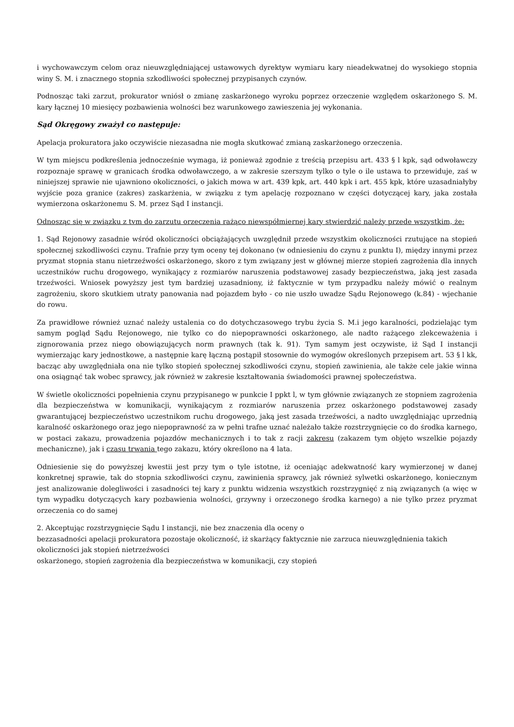i wychowawczym celom oraz nieuwzględniającej ustawowych dyrektyw wymiaru kary nieadekwatnej do wysokiego stopnia winy S. M. i znacznego stopnia szkodliwości społecznej przypisanych czynów.
Podnosząc taki zarzut, prokurator wniósł o zmianę zaskarżonego wyroku poprzez orzeczenie względem oskarżonego S. M. kary łącznej 10 miesięcy pozbawienia wolności bez warunkowego zawieszenia jej wykonania.
Sąd Okręgowy zważył co następuje:
Apelacja prokuratora jako oczywiście niezasadna nie mogła skutkować zmianą zaskarżonego orzeczenia.
W tym miejscu podkreślenia jednocześnie wymaga, iż ponieważ zgodnie z treścią przepisu art. 433 § l kpk, sąd odwoławczy rozpoznaje sprawę w granicach środka odwoławczego, a w zakresie szerszym tylko o tyle o ile ustawa to przewiduje, zaś w niniejszej sprawie nie ujawniono okoliczności, o jakich mowa w art. 439 kpk, art. 440 kpk i art. 455 kpk, które uzasadniałyby wyjście poza granice (zakres) zaskarżenia, w związku z tym apelację rozpoznano w części dotyczącej kary, jaka została wymierzona oskarżonemu S. M. przez Sąd I instancji.
Odnosząc się w związku z tvm do zarzutu orzeczenia rażąco niewspółmiernej kary stwierdzić należy przede wszystkim, że:
1. Sąd Rejonowy zasadnie wśród okoliczności obciążających uwzględnił przede wszystkim okoliczności rzutujące na stopień społecznej szkodliwości czynu. Trafnie przy tym oceny tej dokonano (w odniesieniu do czynu z punktu I), między innymi przez pryzmat stopnia stanu nietrzeźwości oskarżonego, skoro z tym związany jest w głównej mierze stopień zagrożenia dla innych uczestników ruchu drogowego, wynikający z rozmiarów naruszenia podstawowej zasady bezpieczeństwa, jaką jest zasada trzeźwości. Wniosek powyższy jest tym bardziej uzasadniony, iż faktycznie w tym przypadku należy mówić o realnym zagrożeniu, skoro skutkiem utraty panowania nad pojazdem było - co nie uszło uwadze Sądu Rejonowego (k.84) - wjechanie do rowu.
Za prawidłowe również uznać należy ustalenia co do dotychczasowego trybu życia S. M.i jego karalności, podzielając tym samym pogląd Sądu Rejonowego, nie tylko co do niepoprawności oskarżonego, ale nadto rażącego zlekceważenia i zignorowania przez niego obowiązujących norm prawnych (tak k. 91). Tym samym jest oczywiste, iż Sąd I instancji wymierzając kary jednostkowe, a następnie karę łączną postąpił stosownie do wymogów określonych przepisem art. 53 § l kk, bacząc aby uwzględniała ona nie tylko stopień społecznej szkodliwości czynu, stopień zawinienia, ale także cele jakie winna ona osiągnąć tak wobec sprawcy, jak również w zakresie kształtowania świadomości prawnej społeczeństwa.
W świetle okoliczności popełnienia czynu przypisanego w punkcie I ppkt l, w tym głównie związanych ze stopniem zagrożenia dla bezpieczeństwa w komunikacji, wynikającym z rozmiarów naruszenia przez oskarżonego podstawowej zasady gwarantującej bezpieczeństwo uczestnikom ruchu drogowego, jaką jest zasada trzeźwości, a nadto uwzględniając uprzednią karalność oskarżonego oraz jego niepoprawność za w pełni trafne uznać należało także rozstrzygnięcie co do środka karnego, w postaci zakazu, prowadzenia pojazdów mechanicznych i to tak z racji zakresu (zakazem tym objęto wszelkie pojazdy mechaniczne), jak i czasu trwania tego zakazu, który określono na 4 lata.
Odniesienie się do powyższej kwestii jest przy tym o tyle istotne, iż oceniając adekwatność kary wymierzonej w danej konkretnej sprawie, tak do stopnia szkodliwości czynu, zawinienia sprawcy, jak również sylwetki oskarżonego, koniecznym jest analizowanie dolegliwości i zasadności tej kary z punktu widzenia wszystkich rozstrzygnięć z nią związanych (a więc w tym wypadku dotyczących kary pozbawienia wolności, grzywny i orzeczonego środka karnego) a nie tylko przez pryzmat orzeczenia co do samej
2. Akceptując rozstrzygnięcie Sądu I instancji, nie bez znaczenia dla oceny o
bezzasadności apelacji prokuratora pozostaje okoliczność, iż skarżący faktycznie nie zarzuca nieuwzględnienia takich okoliczności jak stopień nietrzeźwości
oskarżonego, stopień zagrożenia dla bezpieczeństwa w komunikacji, czy stopień